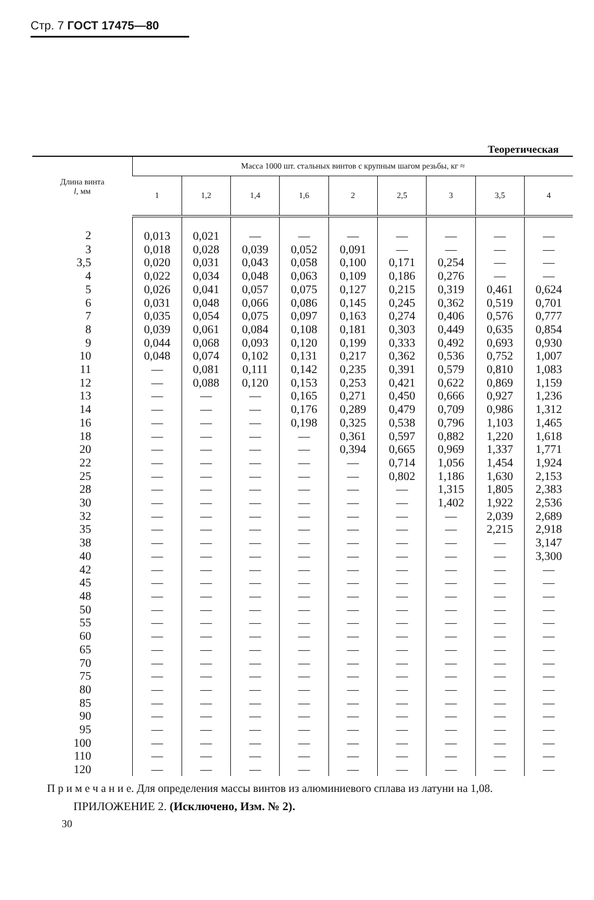Стр. 7 ГОСТ 17475—80
Теоретическая
| Длина винта l , мм | Масса 1000 шт. стальных винтов с крупным шагом резьбы, кг ≈ | | | | | | | | |
| --- | --- | --- | --- | --- | --- | --- | --- | --- | --- |
| | 1 | 1,2 | 1,4 | 1,6 | 2 | 2,5 | 3 | 3,5 | 4 |
| 2 | 0,013 | 0,021 | — | — | — | — | — | — | — |
| 3 | 0,018 | 0,028 | 0,039 | 0,052 | 0,091 | — | — | — | — |
| 3,5 | 0,020 | 0,031 | 0,043 | 0,058 | 0,100 | 0,171 | 0,254 | — | — |
| 4 | 0,022 | 0,034 | 0,048 | 0,063 | 0,109 | 0,186 | 0,276 | — | — |
| 5 | 0,026 | 0,041 | 0,057 | 0,075 | 0,127 | 0,215 | 0,319 | 0,461 | 0,624 |
| 6 | 0,031 | 0,048 | 0,066 | 0,086 | 0,145 | 0,245 | 0,362 | 0,519 | 0,701 |
| 7 | 0,035 | 0,054 | 0,075 | 0,097 | 0,163 | 0,274 | 0,406 | 0,576 | 0,777 |
| 8 | 0,039 | 0,061 | 0,084 | 0,108 | 0,181 | 0,303 | 0,449 | 0,635 | 0,854 |
| 9 | 0,044 | 0,068 | 0,093 | 0,120 | 0,199 | 0,333 | 0,492 | 0,693 | 0,930 |
| 10 | 0,048 | 0,074 | 0,102 | 0,131 | 0,217 | 0,362 | 0,536 | 0,752 | 1,007 |
| 11 | — | 0,081 | 0,111 | 0,142 | 0,235 | 0,391 | 0,579 | 0,810 | 1,083 |
| 12 | — | 0,088 | 0,120 | 0,153 | 0,253 | 0,421 | 0,622 | 0,869 | 1,159 |
| 13 | — | — | — | 0,165 | 0,271 | 0,450 | 0,666 | 0,927 | 1,236 |
| 14 | — | — | — | 0,176 | 0,289 | 0,479 | 0,709 | 0,986 | 1,312 |
| 16 | — | — | — | 0,198 | 0,325 | 0,538 | 0,796 | 1,103 | 1,465 |
| 18 | — | — | — | — | 0,361 | 0,597 | 0,882 | 1,220 | 1,618 |
| 20 | — | — | — | — | 0,394 | 0,665 | 0,969 | 1,337 | 1,771 |
| 22 | — | — | — | — | — | 0,714 | 1,056 | 1,454 | 1,924 |
| 25 | — | — | — | — | — | 0,802 | 1,186 | 1,630 | 2,153 |
| 28 | — | — | — | — | — | — | 1,315 | 1,805 | 2,383 |
| 30 | — | — | — | — | — | — | 1,402 | 1,922 | 2,536 |
| 32 | — | — | — | — | — | — | — | 2,039 | 2,689 |
| 35 | — | — | — | — | — | — | — | 2,215 | 2,918 |
| 38 | — | — | — | — | — | — | — | — | 3,147 |
| 40 | — | — | — | — | — | — | — | — | 3,300 |
| 42 | — | — | — | — | — | — | — | — | — |
| 45 | — | — | — | — | — | — | — | — | — |
| 48 | — | — | — | — | — | — | — | — | — |
| 50 | — | — | — | — | — | — | — | — | — |
| 55 | — | — | — | — | — | — | — | — | — |
| 60 | — | — | — | — | — | — | — | — | — |
| 65 | — | — | — | — | — | — | — | — | — |
| 70 | — | — | — | — | — | — | — | — | — |
| 75 | — | — | — | — | — | — | — | — | — |
| 80 | — | — | — | — | — | — | — | — | — |
| 85 | — | — | — | — | — | — | — | — | — |
| 90 | — | — | — | — | — | — | — | — | — |
| 95 | — | — | — | — | — | — | — | — | — |
| 100 | — | — | — | — | — | — | — | — | — |
| 110 | — | — | — | — | — | — | — | — | — |
| 120 | — | — | — | — | — | — | — | — | — |
П р и м е ч а н и е. Для определения массы винтов из алюминиевого сплава из латуни на 1,08.
ПРИЛОЖЕНИЕ 2. (Исключено, Изм. № 2).
30